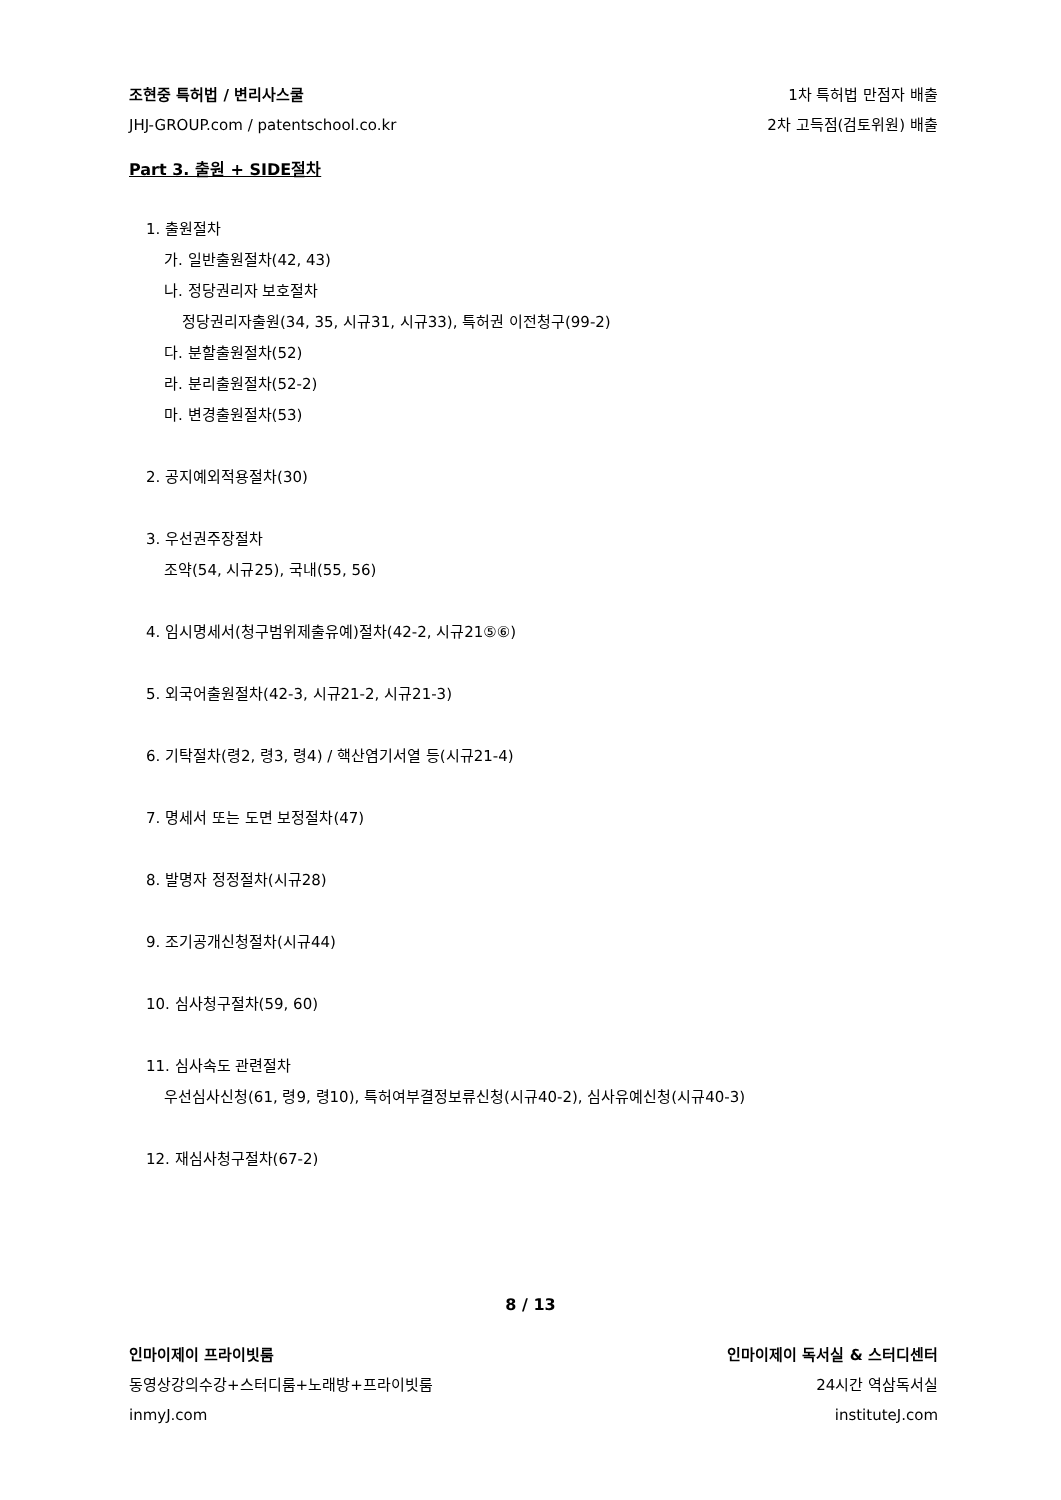조현중 특허법 / 변리사스쿨 1차 특허법 만점자 배출
JHJ-GROUP.com / patentschool.co.kr 2차 고득점(검토위원) 배출
Part 3. 출원 + SIDE절차
1. 출원절차
가. 일반출원절차(42, 43)
나. 정당권리자 보호절차
정당권리자출원(34, 35, 시규31, 시규33), 특허권 이전청구(99-2)
다. 분할출원절차(52)
라. 분리출원절차(52-2)
마. 변경출원절차(53)
2. 공지예외적용절차(30)
3. 우선권주장절차
조약(54, 시규25), 국내(55, 56)
4. 임시명세서(청구범위제출유예)절차(42-2, 시규21⑤⑥)
5. 외국어출원절차(42-3, 시규21-2, 시규21-3)
6. 기탁절차(령2, 령3, 령4) / 핵산염기서열 등(시규21-4)
7. 명세서 또는 도면 보정절차(47)
8. 발명자 정정절차(시규28)
9. 조기공개신청절차(시규44)
10. 심사청구절차(59, 60)
11. 심사속도 관련절차
우선심사신청(61, 령9, 령10), 특허여부결정보류신청(시규40-2), 심사유예신청(시규40-3)
12. 재심사청구절차(67-2)
8 / 13
인마이제이 프라이빗룸 인마이제이 독서실 & 스터디센터
동영상강의수강+스터디룸+노래방+프라이빗룸 24시간 역삼독서실
inmyJ.com instituteJ.com